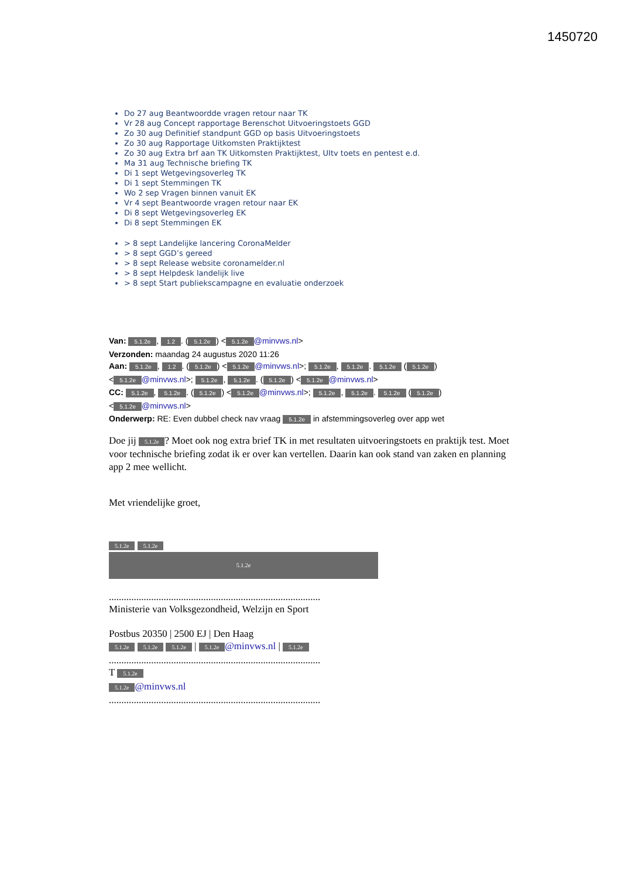1450720
Do 27 aug Beantwoordde vragen retour naar TK
Vr 28 aug Concept rapportage Berenschot Uitvoeringstoets GGD
Zo 30 aug Definitief standpunt GGD op basis Uitvoeringstoets
Zo 30 aug Rapportage Uitkomsten Praktijktest
Zo 30 aug Extra brf aan TK Uitkomsten Praktijktest, UItv toets en pentest e.d.
Ma 31 aug Technische briefing TK
Di 1 sept Wetgevingsoverleg TK
Di 1 sept Stemmingen TK
Wo 2 sep Vragen binnen vanuit EK
Vr 4 sept Beantwoorde vragen retour naar EK
Di 8 sept Wetgevingsoverleg EK
Di 8 sept Stemmingen EK
> 8 sept Landelijke lancering CoronaMelder
> 8 sept GGD’s gereed
> 8 sept Release website coronamelder.nl
> 8 sept Helpdesk landelijk live
> 8 sept Start publiekscampagne en evaluatie onderzoek
Van: 5.1.2e, 1.2. (5.1.2e) < 5.1.2e @minvws.nl>
Verzonden: maandag 24 augustus 2020 11:26
Aan: 5.1.2e, 1.2. (5.1.2e) < 5.1.2e @minvws.nl>; 5.1.2e, 5.1.2e. 5.1.2e (5.1.2e) < 5.1.2e @minvws.nl>; 5.1.2e, 5.1.2e. (5.1.2e) < 5.1.2e @minvws.nl>
CC: 5.1.2e, 5.1.2e. (5.1.2e) < 5.1.2e @minvws.nl>; 5.1.2e, 5.1.2e. 5.1.2e (5.1.2e) < 5.1.2e @minvws.nl>
Onderwerp: RE: Even dubbel check nav vraag 5.1.2e in afstemmingsoverleg over app wet
Doe jij 5.1.2e? Moet ook nog extra brief TK in met resultaten uitvoeringstoets en praktijk test. Moet voor technische briefing zodat ik er over kan vertellen. Daarin kan ook stand van zaken en planning app 2 mee wellicht.
Met vriendelijke groet,
5.1.2e 5.1.2e
5.1.2e
.....................................................................................
Ministerie van Volksgezondheid, Welzijn en Sport
Postbus 20350 | 2500 EJ | Den Haag
5.1.2e 5.1.2e 5.1.2e | 5.1.2e @minvws.nl | 5.1.2e
.....................................................................................
T 5.1.2e
5.1.2e @minvws.nl
.....................................................................................